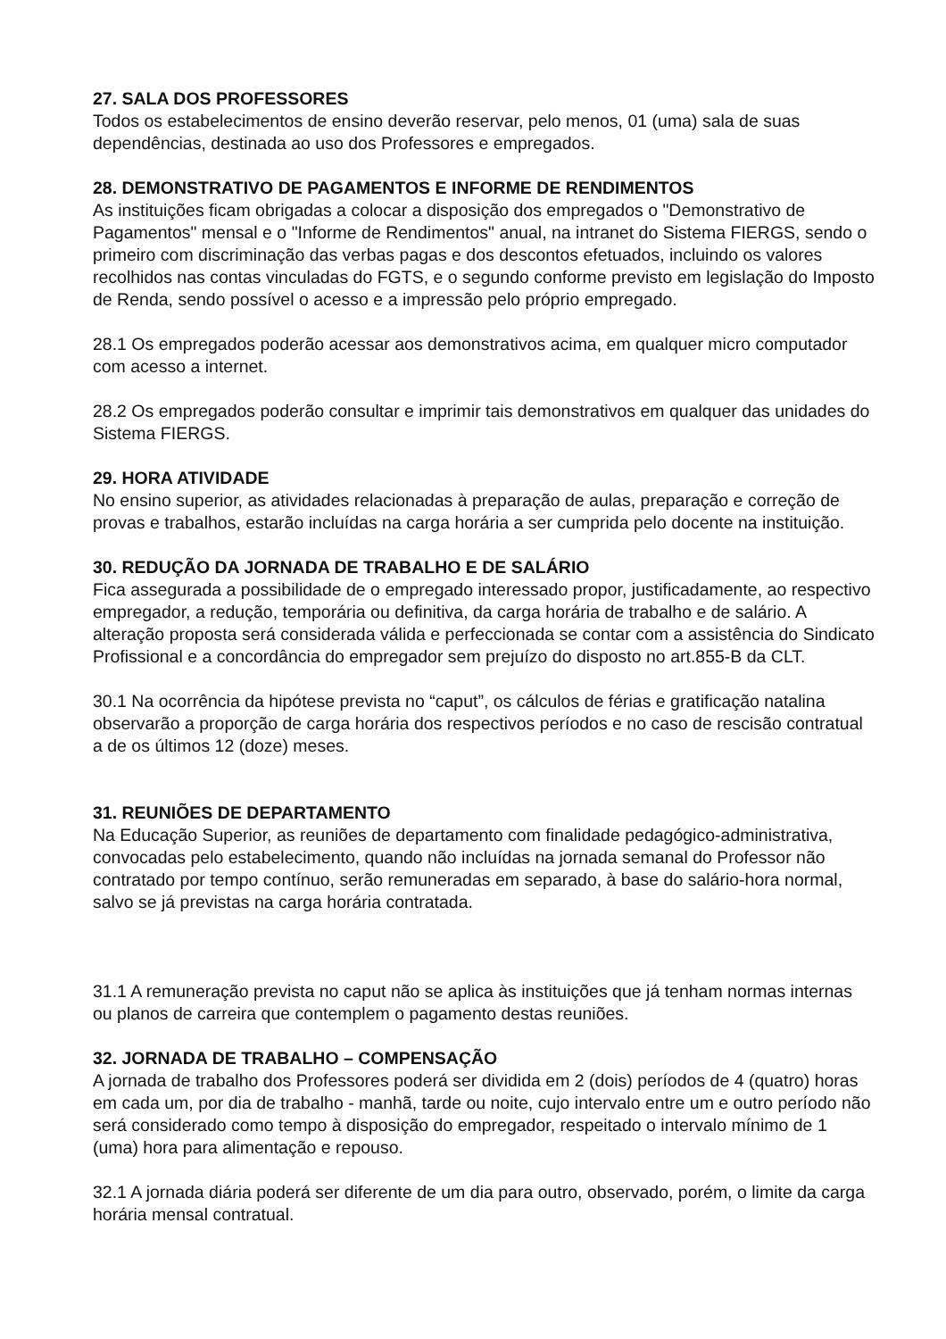27. SALA DOS PROFESSORES
Todos os estabelecimentos de ensino deverão reservar, pelo menos, 01 (uma) sala de suas dependências, destinada ao uso dos Professores e empregados.
28. DEMONSTRATIVO DE PAGAMENTOS E INFORME DE RENDIMENTOS
As instituições ficam obrigadas a colocar a disposição dos empregados o "Demonstrativo de Pagamentos" mensal e o "Informe de Rendimentos" anual, na intranet do Sistema FIERGS, sendo o primeiro com discriminação das verbas pagas e dos descontos efetuados, incluindo os valores recolhidos nas contas vinculadas do FGTS, e o segundo conforme previsto em legislação do Imposto de Renda, sendo possível o acesso e a impressão pelo próprio empregado.
28.1 Os empregados poderão acessar aos demonstrativos acima, em qualquer micro computador com acesso a internet.
28.2 Os empregados poderão consultar e imprimir tais demonstrativos em qualquer das unidades do Sistema FIERGS.
29. HORA ATIVIDADE
No ensino superior, as atividades relacionadas à preparação de aulas, preparação e correção de provas e trabalhos, estarão incluídas na carga horária a ser cumprida pelo docente na instituição.
30. REDUÇÃO DA JORNADA DE TRABALHO E DE SALÁRIO
Fica assegurada a possibilidade de o empregado interessado propor, justificadamente, ao respectivo empregador, a redução, temporária ou definitiva, da carga horária de trabalho e de salário. A alteração proposta será considerada válida e perfeccionada se contar com a assistência do Sindicato Profissional e a concordância do empregador sem prejuízo do disposto no art.855-B da CLT.
30.1 Na ocorrência da hipótese prevista no “caput”, os cálculos de férias e gratificação natalina observarão a proporção de carga horária dos respectivos períodos e no caso de rescisão contratual a de os últimos 12 (doze) meses.
31. REUNIÕES DE DEPARTAMENTO
Na Educação Superior, as reuniões de departamento com finalidade pedagógico-administrativa, convocadas pelo estabelecimento, quando não incluídas na jornada semanal do Professor não contratado por tempo contínuo, serão remuneradas em separado, à base do salário-hora normal, salvo se já previstas na carga horária contratada.
31.1 A remuneração prevista no caput não se aplica às instituições que já tenham normas internas ou planos de carreira que contemplem o pagamento destas reuniões.
32. JORNADA DE TRABALHO – COMPENSAÇÃO
A jornada de trabalho dos Professores poderá ser dividida em 2 (dois) períodos de 4 (quatro) horas em cada um, por dia de trabalho - manhã, tarde ou noite, cujo intervalo entre um e outro período não será considerado como tempo à disposição do empregador, respeitado o intervalo mínimo de 1 (uma) hora para alimentação e repouso.
32.1 A jornada diária poderá ser diferente de um dia para outro, observado, porém, o limite da carga horária mensal contratual.